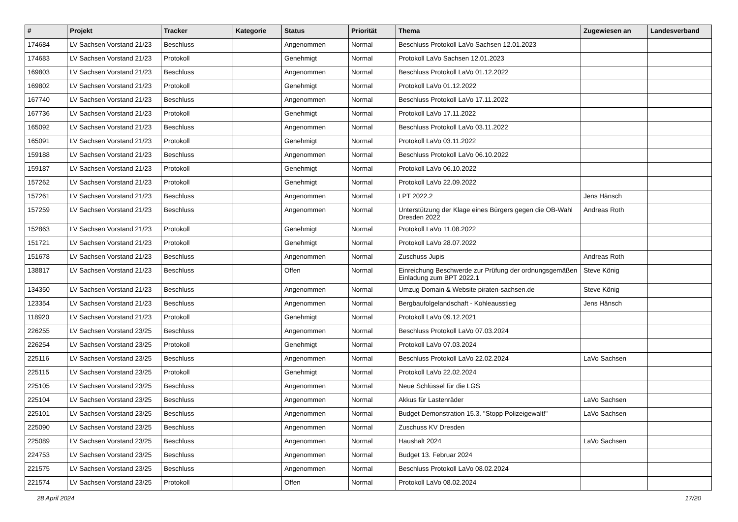| # | Projekt | Tracker | Kategorie | Status | Priorität | Thema | Zugewiesen an | Landesverband |
| --- | --- | --- | --- | --- | --- | --- | --- | --- |
| 174684 | LV Sachsen Vorstand 21/23 | Beschluss | | Angenommen | Normal | Beschluss Protokoll LaVo Sachsen 12.01.2023 | | |
| 174683 | LV Sachsen Vorstand 21/23 | Protokoll | | Genehmigt | Normal | Protokoll LaVo Sachsen 12.01.2023 | | |
| 169803 | LV Sachsen Vorstand 21/23 | Beschluss | | Angenommen | Normal | Beschluss Protokoll LaVo 01.12.2022 | | |
| 169802 | LV Sachsen Vorstand 21/23 | Protokoll | | Genehmigt | Normal | Protokoll LaVo 01.12.2022 | | |
| 167740 | LV Sachsen Vorstand 21/23 | Beschluss | | Angenommen | Normal | Beschluss Protokoll LaVo 17.11.2022 | | |
| 167736 | LV Sachsen Vorstand 21/23 | Protokoll | | Genehmigt | Normal | Protokoll LaVo 17.11.2022 | | |
| 165092 | LV Sachsen Vorstand 21/23 | Beschluss | | Angenommen | Normal | Beschluss Protokoll LaVo 03.11.2022 | | |
| 165091 | LV Sachsen Vorstand 21/23 | Protokoll | | Genehmigt | Normal | Protokoll LaVo 03.11.2022 | | |
| 159188 | LV Sachsen Vorstand 21/23 | Beschluss | | Angenommen | Normal | Beschluss Protokoll LaVo 06.10.2022 | | |
| 159187 | LV Sachsen Vorstand 21/23 | Protokoll | | Genehmigt | Normal | Protokoll LaVo 06.10.2022 | | |
| 157262 | LV Sachsen Vorstand 21/23 | Protokoll | | Genehmigt | Normal | Protokoll LaVo 22.09.2022 | | |
| 157261 | LV Sachsen Vorstand 21/23 | Beschluss | | Angenommen | Normal | LPT 2022.2 | Jens Hänsch | |
| 157259 | LV Sachsen Vorstand 21/23 | Beschluss | | Angenommen | Normal | Unterstützung der Klage eines Bürgers gegen die OB-Wahl Dresden 2022 | Andreas Roth | |
| 152863 | LV Sachsen Vorstand 21/23 | Protokoll | | Genehmigt | Normal | Protokoll LaVo 11.08.2022 | | |
| 151721 | LV Sachsen Vorstand 21/23 | Protokoll | | Genehmigt | Normal | Protokoll LaVo 28.07.2022 | | |
| 151678 | LV Sachsen Vorstand 21/23 | Beschluss | | Angenommen | Normal | Zuschuss Jupis | Andreas Roth | |
| 138817 | LV Sachsen Vorstand 21/23 | Beschluss | | Offen | Normal | Einreichung Beschwerde zur Prüfung der ordnungsgemäßen Einladung zum BPT 2022.1 | Steve König | |
| 134350 | LV Sachsen Vorstand 21/23 | Beschluss | | Angenommen | Normal | Umzug Domain & Website piraten-sachsen.de | Steve König | |
| 123354 | LV Sachsen Vorstand 21/23 | Beschluss | | Angenommen | Normal | Bergbaufolgelandschaft - Kohleausstieg | Jens Hänsch | |
| 118920 | LV Sachsen Vorstand 21/23 | Protokoll | | Genehmigt | Normal | Protokoll LaVo 09.12.2021 | | |
| 226255 | LV Sachsen Vorstand 23/25 | Beschluss | | Angenommen | Normal | Beschluss Protokoll LaVo 07.03.2024 | | |
| 226254 | LV Sachsen Vorstand 23/25 | Protokoll | | Genehmigt | Normal | Protokoll LaVo 07.03.2024 | | |
| 225116 | LV Sachsen Vorstand 23/25 | Beschluss | | Angenommen | Normal | Beschluss Protokoll LaVo 22.02.2024 | LaVo Sachsen | |
| 225115 | LV Sachsen Vorstand 23/25 | Protokoll | | Genehmigt | Normal | Protokoll LaVo 22.02.2024 | | |
| 225105 | LV Sachsen Vorstand 23/25 | Beschluss | | Angenommen | Normal | Neue Schlüssel für die LGS | | |
| 225104 | LV Sachsen Vorstand 23/25 | Beschluss | | Angenommen | Normal | Akkus für Lastenräder | LaVo Sachsen | |
| 225101 | LV Sachsen Vorstand 23/25 | Beschluss | | Angenommen | Normal | Budget Demonstration 15.3. "Stopp Polizeigewalt!" | LaVo Sachsen | |
| 225090 | LV Sachsen Vorstand 23/25 | Beschluss | | Angenommen | Normal | Zuschuss KV Dresden | | |
| 225089 | LV Sachsen Vorstand 23/25 | Beschluss | | Angenommen | Normal | Haushalt 2024 | LaVo Sachsen | |
| 224753 | LV Sachsen Vorstand 23/25 | Beschluss | | Angenommen | Normal | Budget 13. Februar 2024 | | |
| 221575 | LV Sachsen Vorstand 23/25 | Beschluss | | Angenommen | Normal | Beschluss Protokoll LaVo 08.02.2024 | | |
| 221574 | LV Sachsen Vorstand 23/25 | Protokoll | | Offen | Normal | Protokoll LaVo 08.02.2024 | | |
28 April 2024 17/20